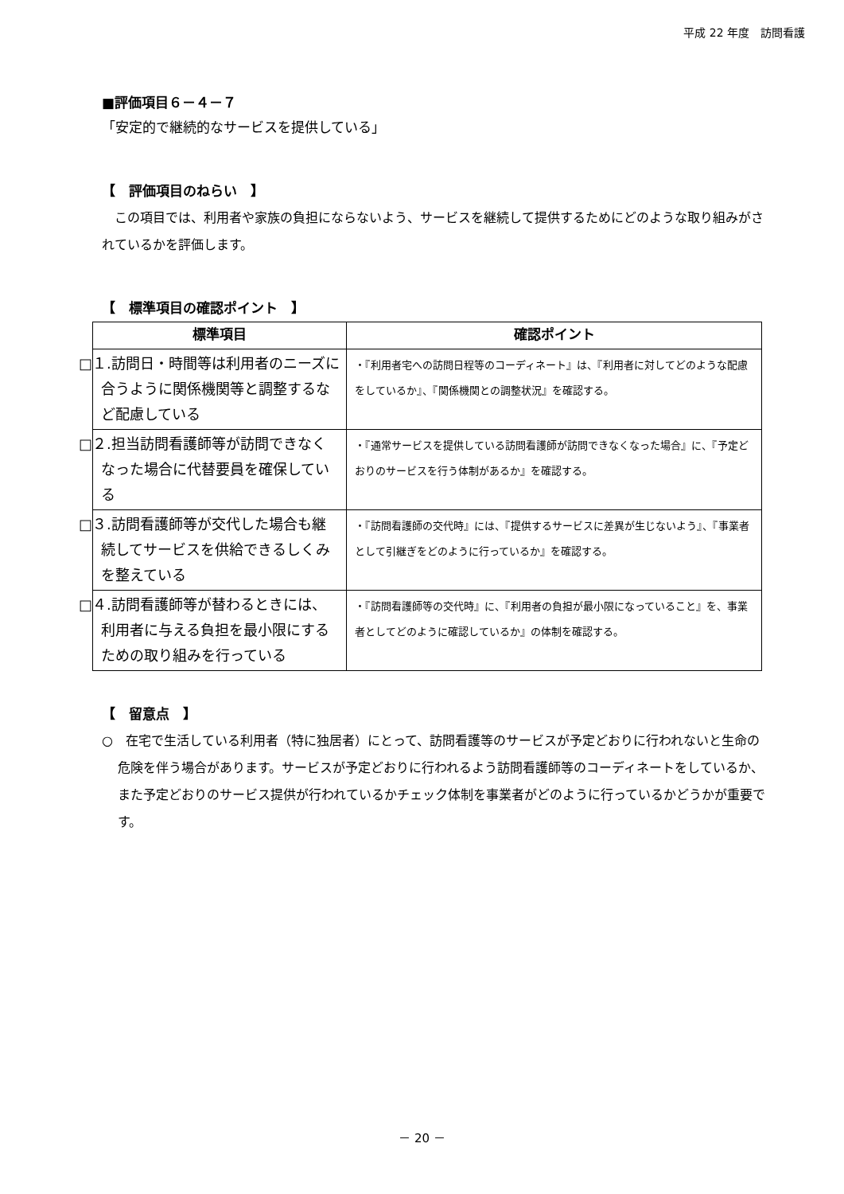平成 22 年度　訪問看護
■評価項目６－４－７
「安定的で継続的なサービスを提供している」
【　評価項目のねらい　】
　この項目では、利用者や家族の負担にならないよう、サービスを継続して提供するためにどのような取り組みがされているかを評価します。
【　標準項目の確認ポイント　】
| 標準項目 | 確認ポイント |
| --- | --- |
| □１.訪問日・時間等は利用者のニーズに合うように関係機関等と調整するなど配慮している | ・『利用者宅への訪問日程等のコーディネート』は、『利用者に対してどのような配慮をしているか』、『関係機関との調整状況』を確認する。 |
| □２.担当訪問看護師等が訪問できなくなった場合に代替要員を確保している | ・『通常サービスを提供している訪問看護師が訪問できなくなった場合』に、『予定どおりのサービスを行う体制があるか』を確認する。 |
| □３.訪問看護師等が交代した場合も継続してサービスを供給できるしくみを整えている | ・『訪問看護師の交代時』には、『提供するサービスに差異が生じないよう』、『事業者として引継ぎをどのように行っているか』を確認する。 |
| □４.訪問看護師等が替わるときには、利用者に与える負担を最小限にするための取り組みを行っている | ・『訪問看護師等の交代時』に、『利用者の負担が最小限になっていること』を、事業者としてどのように確認しているか』の体制を確認する。 |
【　留意点　】
○　在宅で生活している利用者（特に独居者）にとって、訪問看護等のサービスが予定どおりに行われないと生命の危険を伴う場合があります。サービスが予定どおりに行われるよう訪問看護師等のコーディネートをしているか、また予定どおりのサービス提供が行われているかチェック体制を事業者がどのように行っているかどうかが重要です。
－ 20 －